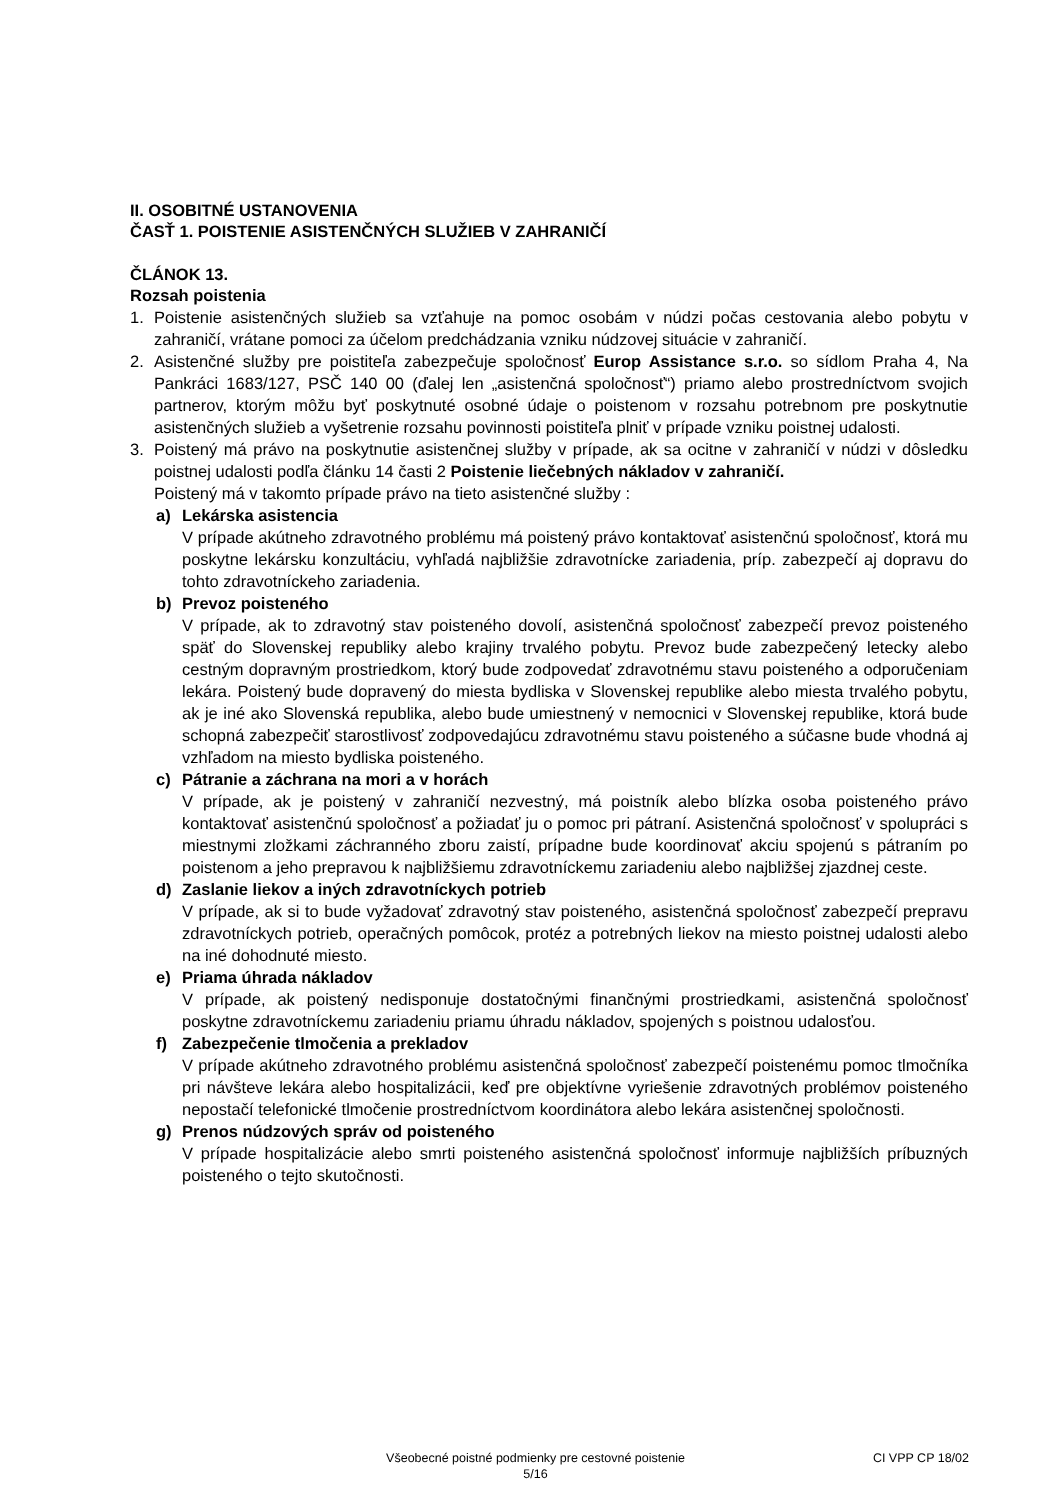II. OSOBITNÉ USTANOVENIA
ČASŤ 1. POISTENIE ASISTENČNÝCH SLUŽIEB V ZAHRANIČÍ
ČLÁNOK 13.
Rozsah poistenia
1. Poistenie asistenčných služieb sa vzťahuje na pomoc osobám v núdzi počas cestovania alebo pobytu v zahraničí, vrátane pomoci za účelom predchádzania vzniku núdzovej situácie v zahraničí.
2. Asistenčné služby pre poistiteľa zabezpečuje spoločnosť Europ Assistance s.r.o. so sídlom Praha 4, Na Pankráci 1683/127, PSČ 140 00 (ďalej len „asistenčná spoločnosť“) priamo alebo prostredníctvom svojich partnerov, ktorým môžu byť poskytnuté osobné údaje o poistenom v rozsahu potrebnom pre poskytnutie asistenčných služieb a vyšetrenie rozsahu povinnosti poistiteľa plniť v prípade vzniku poistnej udalosti.
3. Poistený má právo na poskytnutie asistenčnej služby v prípade, ak sa ocitne v zahraničí v núdzi v dôsledku poistnej udalosti podľa článku 14 časti 2 Poistenie liečebných nákladov v zahraničí.
Poistený má v takomto prípade právo na tieto asistenčné služby :
a) Lekárska asistencia
V prípade akútneho zdravotného problému má poistený právo kontaktovať asistenčnú spoločnosť, ktorá mu poskytne lekársku konzultáciu, vyhľadá najbližšie zdravotnícke zariadenia, príp. zabezpečí aj dopravu do tohto zdravotníckeho zariadenia.
b) Prevoz poisteného
V prípade, ak to zdravotný stav poisteného dovolí, asistenčná spoločnosť zabezpečí prevoz poisteného späť do Slovenskej republiky alebo krajiny trvalého pobytu. Prevoz bude zabezpečený letecky alebo cestným dopravným prostriedkom, ktorý bude zodpovedať zdravotnému stavu poisteného a odporučeniam lekára. Poistený bude dopravený do miesta bydliska v Slovenskej republike alebo miesta trvalého pobytu, ak je iné ako Slovenská republika, alebo bude umiestnený v nemocnici v Slovenskej republike, ktorá bude schopná zabezpečiť starostlivosť zodpovedajúcu zdravotnému stavu poisteného a súčasne bude vhodná aj vzhľadom na miesto bydliska poisteného.
c) Pátranie a záchrana na mori a v horách
V prípade, ak je poistený v zahraničí nezvestný, má poistník alebo blízka osoba poisteného právo kontaktovať asistenčnú spoločnosť a požiadať ju o pomoc pri pátraní. Asistenčná spoločnosť v spolupráci s miestnymi zložkami záchranného zboru zaistí, prípadne bude koordinovať akciu spojenú s pátraním po poistenom a jeho prepravou k najbližšiemu zdravotníckemu zariadeniu alebo najbližšej zjazdnej ceste.
d) Zaslanie liekov a iných zdravotníckych potrieb
V prípade, ak si to bude vyžadovať zdravotný stav poisteného, asistenčná spoločnosť zabezpečí prepravu zdravotníckych potrieb, operačných pomôcok, protéz a potrebných liekov na miesto poistnej udalosti alebo na iné dohodnuté miesto.
e) Priama úhrada nákladov
V prípade, ak poistený nedisponuje dostatočnými finančnými prostriedkami, asistenčná spoločnosť poskytne zdravotníckemu zariadeniu priamu úhradu nákladov, spojených s poistnou udalosťou.
f) Zabezpečenie tlmočenia a prekladov
V prípade akútneho zdravotného problému asistenčná spoločnosť zabezpečí poistenému pomoc tlmočníka pri návšteve lekára alebo hospitalizácii, keď pre objektívne vyriešenie zdravotných problémov poisteného nepostačí telefonické tlmočenie prostredníctvom koordinátora alebo lekára asistenčnej spoločnosti.
g) Prenos núdzových správ od poisteného
V prípade hospitalizácie alebo smrti poisteného asistenčná spoločnosť informuje najbližších príbuzných poisteného o tejto skutočnosti.
Všeobecné poistné podmienky pre cestovné poistenie
5/16
CI VPP CP 18/02